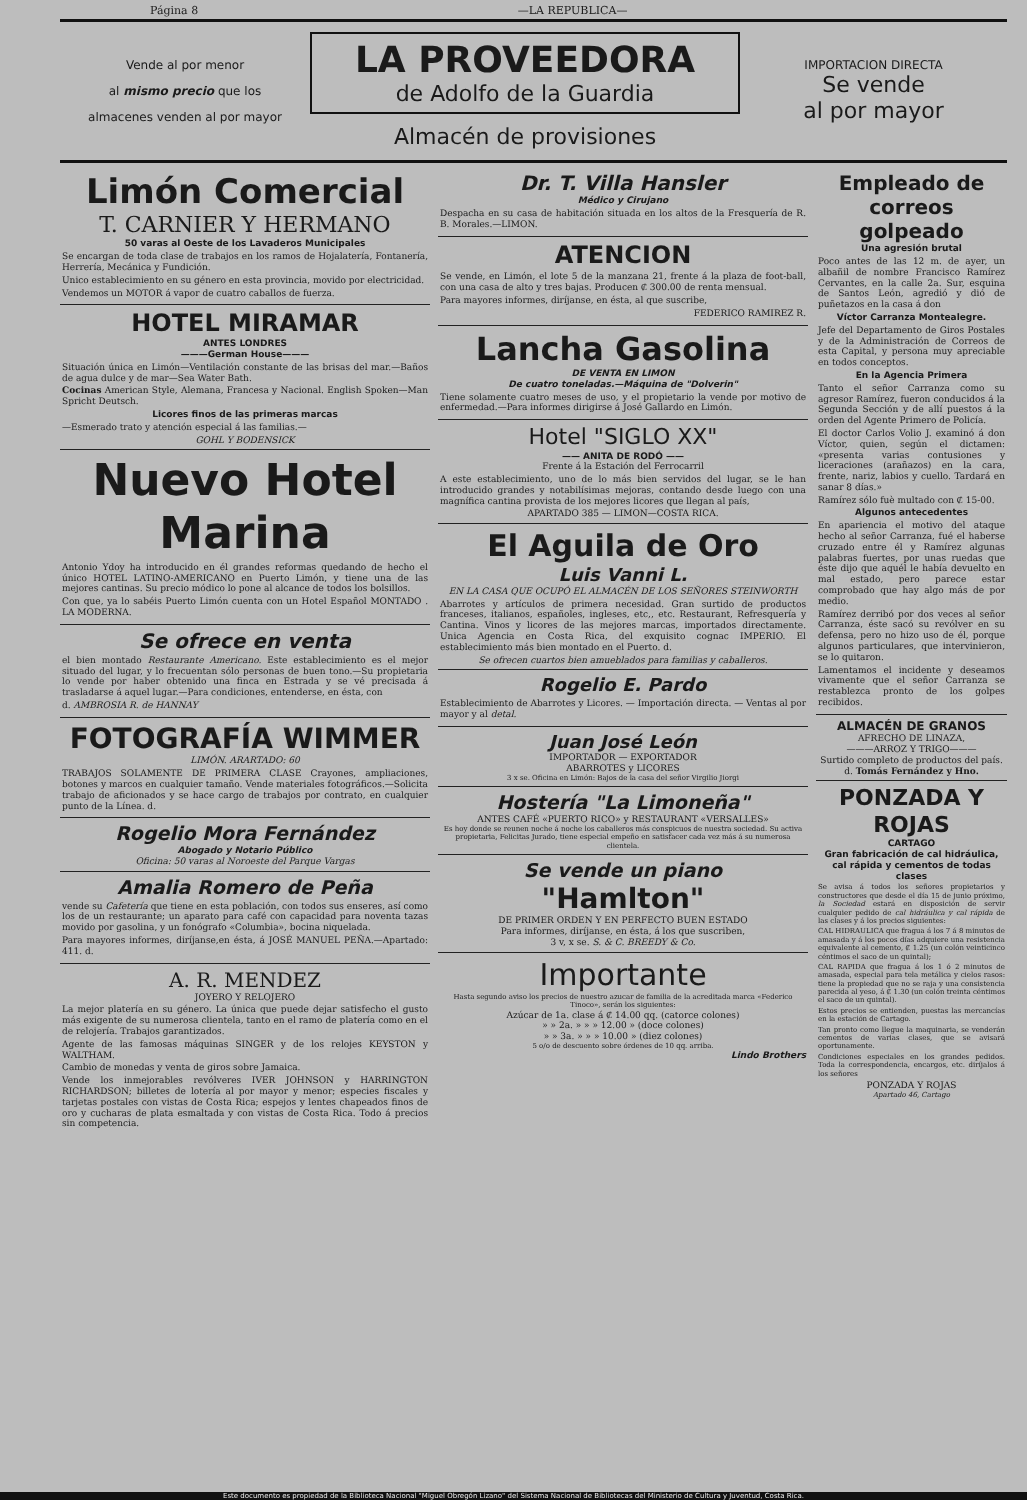Página 8 —LA REPUBLICA—
Vende al por menor
al mismo precio que los
almacenes venden al por mayor
LA PROVEEDORA
de Adolfo de la Guardia
Almacén de provisiones
IMPORTACION DIRECTA
Se vende
al por mayor
Limón Comercial
T. CARNIER Y HERMANO
50 varas al Oeste de los Lavaderos Municipales
Se encargan de toda clase de trabajos en los ramos de Hojalatería, Fontanería, Herrería, Mecánica y Fundición.
Unico establecimiento en su género en esta provincia, movido por electricidad.
Vendemos un MOTOR á vapor de cuatro caballos de fuerza.
HOTEL MIRAMAR
ANTES LONDRES
———German House———
Situación única en Limón—Ventilación constante de las brisas del mar.—Baños de agua dulce y de mar—Sea Water Bath.
Cocinas American Style, Alemana, Francesa y Nacional. English Spoken—Man Spricht Deutsch.
Licores finos de las primeras marcas
—Esmerado trato y atención especial á las familias.—
GOHL Y BODENSICK
Nuevo Hotel Marina
Antonio Ydoy ha introducido en él grandes reformas quedando de hecho el único HOTEL LATINO-AMERICANO en Puerto Limón, y tiene una de las mejores cantinas. Su precio módico lo pone al alcance de todos los bolsillos.
Con que, ya lo sabéis Puerto Limón cuenta con un Hotel Español MONTADO . LA MODERNA.
Se ofrece en venta
el bien montado Restaurante Americano. Este establecimiento es el mejor situado del lugar, y lo frecuentan sólo personas de buen tono.—Su propietaria lo vende por haber obtenido una finca en Estrada y se vé precisada á trasladarse á aquel lugar.—Para condiciones, entenderse, en ésta, con
d. AMBROSIA R. de HANNAY
FOTOGRAFÍA WIMMER
LIMÓN. ARARTADO: 60
TRABAJOS SOLAMENTE DE PRIMERA CLASE Crayones, ampliaciones, botones y marcos en cualquier tamaño. Vende materiales fotográficos.—Solicita trabajo de aficionados y se hace cargo de trabajos por contrato, en cualquier punto de la Línea. d.
Rogelio Mora Fernández
Abogado y Notario Público
Oficina: 50 varas al Noroeste del Parque Vargas
Amalia Romero de Peña
vende su Cafetería que tiene en esta población, con todos sus enseres, así como los de un restaurante; un aparato para café con capacidad para noventa tazas movido por gasolina, y un fonógrafo «Columbia», bocina niquelada.
Para mayores informes, diríjanse,en ésta, á JOSÉ MANUEL PEÑA.—Apartado: 411. d.
A. R. MENDEZ
JOYERO Y RELOJERO
La mejor platería en su género. La única que puede dejar satisfecho el gusto más exigente de su numerosa clientela, tanto en el ramo de platería como en el de relojería. Trabajos garantizados.
Agente de las famosas máquinas SINGER y de los relojes KEYSTON y WALTHAM.
Cambio de monedas y venta de giros sobre Jamaica.
Vende los inmejorables revólveres IVER JOHNSON y HARRINGTON RICHARDSON; billetes de lotería al por mayor y menor; especies fiscales y tarjetas postales con vistas de Costa Rica; espejos y lentes chapeados finos de oro y cucharas de plata esmaltada y con vistas de Costa Rica. Todo á precios sin competencia.
Dr. T. Villa Hansler
Médico y Cirujano
Despacha en su casa de habitación situada en los altos de la Fresquería de R. B. Morales.—LIMON.
ATENCION
Se vende, en Limón, el lote 5 de la manzana 21, frente á la plaza de foot-ball, con una casa de alto y tres bajas. Producen ₡ 300.00 de renta mensual.
Para mayores informes, diríjanse, en ésta, al que suscribe,
FEDERICO RAMIREZ R.
Lancha Gasolina
DE VENTA EN LIMON
De cuatro toneladas.—Máquina de "Dolverin"
Tiene solamente cuatro meses de uso, y el propietario la vende por motivo de enfermedad.—Para informes dirigirse á José Gallardo en Limón.
Hotel "SIGLO XX"
—— ANITA DE RODÓ ——
Frente á la Estación del Ferrocarril
A este establecimiento, uno de lo más bien servidos del lugar, se le han introducido grandes y notabilísimas mejoras, contando desde luego con una magnífica cantina provista de los mejores licores que llegan al país,
APARTADO 385 — LIMON—COSTA RICA.
El Aguila de Oro
Luis Vanni L.
EN LA CASA QUE OCUPÓ EL ALMACÉN DE LOS SEÑORES STEINWORTH
Abarrotes y artículos de primera necesidad. Gran surtido de productos franceses, italianos, españoles, ingleses, etc,, etc. Restaurant, Refresquería y Cantina. Vinos y licores de las mejores marcas, importados directamente. Unica Agencia en Costa Rica, del exquisito cognac IMPERIO. El establecimiento más bien montado en el Puerto. d.
Se ofrecen cuartos bien amueblados para familias y caballeros.
Rogelio E. Pardo
Establecimiento de Abarrotes y Licores. — Importación directa. — Ventas al por mayor y al detal.
Juan José León
IMPORTADOR — EXPORTADOR
ABARROTES y LICORES
3 x se. Oficina en Limón: Bajos de la casa del señor Virgilio Jiorgi
Hostería "La Limoneña"
ANTES CAFÉ «PUERTO RICO» y RESTAURANT «VERSALLES»
Es hoy donde se reunen noche á noche los caballeros más conspicuos de nuestra sociedad. Su activa propietaria, Felicitas Jurado, tiene especial empeño en satisfacer cada vez más á su numerosa clientela.
Se vende un piano
"Hamlton"
DE PRIMER ORDEN Y EN PERFECTO BUEN ESTADO
Para informes, diríjanse, en ésta, á los que suscriben,
3 v, x se. S. & C. BREEDY & Co.
Importante
Hasta segundo aviso los precios de nuestro azucar de familia de la acreditada marca «Federico Tinoco», serán los siguientes:
Azúcar de 1a. clase á ₡ 14.00 qq. (catorce colones)
» » 2a. » » » 12.00 » (doce colones)
» » 3a. » » » 10.00 » (diez colones)
5 o/o de descuento sobre órdenes de 10 qq. arriba.
Lindo Brothers
Empleado de correos golpeado
Una agresión brutal
Poco antes de las 12 m. de ayer, un albañil de nombre Francisco Ramírez Cervantes, en la calle 2a. Sur, esquina de Santos León, agredió y dió de puñetazos en la casa á don
Víctor Carranza Montealegre.
Jefe del Departamento de Giros Postales y de la Administración de Correos de esta Capital, y persona muy apreciable en todos conceptos.
En la Agencia Primera
Tanto el señor Carranza como su agresor Ramírez, fueron conducidos á la Segunda Sección y de allí puestos á la orden del Agente Primero de Policía.
El doctor Carlos Volio J. examinó á don Víctor, quien, según el dictamen: «presenta varias contusiones y liceraciones (arañazos) en la cara, frente, nariz, labios y cuello. Tardará en sanar 8 días.»
Ramírez sólo fuè multado con ₡ 15-00.
Algunos antecedentes
En apariencia el motivo del ataque hecho al señor Carranza, fué el haberse cruzado entre él y Ramírez algunas palabras fuertes, por unas ruedas que éste dijo que aquél le había devuelto en mal estado, pero parece estar comprobado que hay algo más de por medio.
Ramírez derribó por dos veces al señor Carranza, éste sacó su revólver en su defensa, pero no hizo uso de él, porque algunos particulares, que intervinieron, se lo quitaron.
Lamentamos el incidente y deseamos vivamente que el señor Carranza se restablezca pronto de los golpes recibidos.
ALMACÉN DE GRANOS
AFRECHO DE LINAZA,
———ARROZ Y TRIGO———
Surtido completo de productos del país.
d. Tomás Fernández y Hno.
PONZADA Y ROJAS
CARTAGO
Gran fabricación de cal hidráulica, cal rápida y cementos de todas clases
Se avisa á todos los señores propietarios y constructores que desde el día 15 de junio próximo, la Sociedad estará en disposición de servir cualquier pedido de cal hidráulica y cal rápida de las clases y á los precios siguientes:
CAL HIDRAULICA que fragua á los 7 á 8 minutos de amasada y á los pocos días adquiere una resistencia equivalente al cemento, ₡ 1.25 (un colón veinticinco céntimos el saco de un quintal);
CAL RAPIDA que fragua á los 1 ó 2 minutos de amasada, especial para tela metálica y cielos rasos: tiene la propiedad que no se raja y una consistencia parecida al yeso, á ₡ 1.30 (un colón treinta céntimos el saco de un quintal).
Estos precios se entienden, puestas las mercancías en la estación de Cartago.
Tan pronto como llegue la maquinaria, se venderán cementos de varias clases, que se avisará oportunamente.
Condiciones especiales en los grandes pedidos. Toda la correspondencia, encargos, etc. diríjalos á los señores
PONZADA Y ROJAS
Apartado 46, Cartago
Este documento es propiedad de la Biblioteca Nacional "Miguel Obregón Lizano" del Sistema Nacional de Bibliotecas del Ministerio de Cultura y Juventud, Costa Rica.